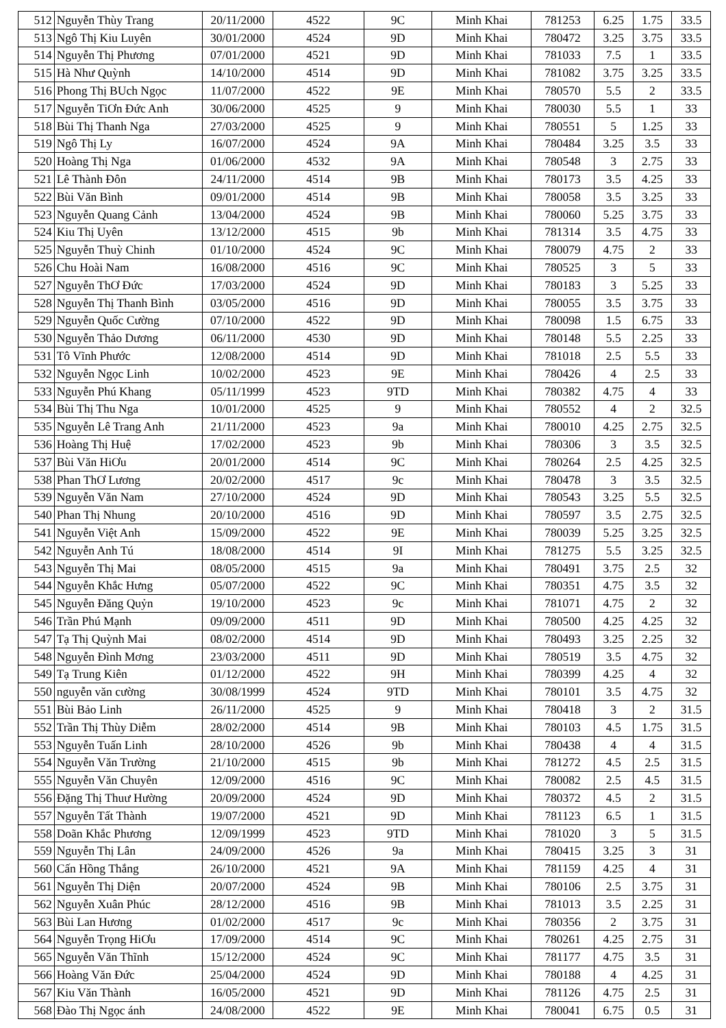| 512 | Nguyễn Thùy Trang | 20/11/2000 | 4522 | 9C | Minh Khai | 781253 | 6.25 | 1.75 | 33.5 |
| 513 | Ngô Thị Kiu Luyên | 30/01/2000 | 4524 | 9D | Minh Khai | 780472 | 3.25 | 3.75 | 33.5 |
| 514 | Nguyễn Thị Phương | 07/01/2000 | 4521 | 9D | Minh Khai | 781033 | 7.5 | 1 | 33.5 |
| 515 | Hà Như Quỳnh | 14/10/2000 | 4514 | 9D | Minh Khai | 781082 | 3.75 | 3.25 | 33.5 |
| 516 | Phong Thị BUch Ngọc | 11/07/2000 | 4522 | 9E | Minh Khai | 780570 | 5.5 | 2 | 33.5 |
| 517 | Nguyễn TiƠn Đức Anh | 30/06/2000 | 4525 | 9 | Minh Khai | 780030 | 5.5 | 1 | 33 |
| 518 | Bùi Thị Thanh Nga | 27/03/2000 | 4525 | 9 | Minh Khai | 780551 | 5 | 1.25 | 33 |
| 519 | Ngô Thị Ly | 16/07/2000 | 4524 | 9A | Minh Khai | 780484 | 3.25 | 3.5 | 33 |
| 520 | Hoàng Thị Nga | 01/06/2000 | 4532 | 9A | Minh Khai | 780548 | 3 | 2.75 | 33 |
| 521 | Lê Thành Đôn | 24/11/2000 | 4514 | 9B | Minh Khai | 780173 | 3.5 | 4.25 | 33 |
| 522 | Bùi Văn Bình | 09/01/2000 | 4514 | 9B | Minh Khai | 780058 | 3.5 | 3.25 | 33 |
| 523 | Nguyễn Quang Cảnh | 13/04/2000 | 4524 | 9B | Minh Khai | 780060 | 5.25 | 3.75 | 33 |
| 524 | Kiu Thị Uyên | 13/12/2000 | 4515 | 9b | Minh Khai | 781314 | 3.5 | 4.75 | 33 |
| 525 | Nguyễn Thuỳ Chinh | 01/10/2000 | 4524 | 9C | Minh Khai | 780079 | 4.75 | 2 | 33 |
| 526 | Chu Hoài Nam | 16/08/2000 | 4516 | 9C | Minh Khai | 780525 | 3 | 5 | 33 |
| 527 | Nguyễn ThƠ Đức | 17/03/2000 | 4524 | 9D | Minh Khai | 780183 | 3 | 5.25 | 33 |
| 528 | Nguyễn Thị Thanh Bình | 03/05/2000 | 4516 | 9D | Minh Khai | 780055 | 3.5 | 3.75 | 33 |
| 529 | Nguyễn Quốc Cường | 07/10/2000 | 4522 | 9D | Minh Khai | 780098 | 1.5 | 6.75 | 33 |
| 530 | Nguyễn Thảo Dương | 06/11/2000 | 4530 | 9D | Minh Khai | 780148 | 5.5 | 2.25 | 33 |
| 531 | Tô Vĩnh Phước | 12/08/2000 | 4514 | 9D | Minh Khai | 781018 | 2.5 | 5.5 | 33 |
| 532 | Nguyễn Ngọc Linh | 10/02/2000 | 4523 | 9E | Minh Khai | 780426 | 4 | 2.5 | 33 |
| 533 | Nguyễn Phú Khang | 05/11/1999 | 4523 | 9TD | Minh Khai | 780382 | 4.75 | 4 | 33 |
| 534 | Bùi Thị Thu Nga | 10/01/2000 | 4525 | 9 | Minh Khai | 780552 | 4 | 2 | 32.5 |
| 535 | Nguyễn Lê Trang Anh | 21/11/2000 | 4523 | 9a | Minh Khai | 780010 | 4.25 | 2.75 | 32.5 |
| 536 | Hoàng Thị Huệ | 17/02/2000 | 4523 | 9b | Minh Khai | 780306 | 3 | 3.5 | 32.5 |
| 537 | Bùi Văn HiƠu | 20/01/2000 | 4514 | 9C | Minh Khai | 780264 | 2.5 | 4.25 | 32.5 |
| 538 | Phan ThƠ Lương | 20/02/2000 | 4517 | 9c | Minh Khai | 780478 | 3 | 3.5 | 32.5 |
| 539 | Nguyễn Văn Nam | 27/10/2000 | 4524 | 9D | Minh Khai | 780543 | 3.25 | 5.5 | 32.5 |
| 540 | Phan Thị Nhung | 20/10/2000 | 4516 | 9D | Minh Khai | 780597 | 3.5 | 2.75 | 32.5 |
| 541 | Nguyễn Việt Anh | 15/09/2000 | 4522 | 9E | Minh Khai | 780039 | 5.25 | 3.25 | 32.5 |
| 542 | Nguyễn Anh Tú | 18/08/2000 | 4514 | 9I | Minh Khai | 781275 | 5.5 | 3.25 | 32.5 |
| 543 | Nguyễn Thị Mai | 08/05/2000 | 4515 | 9a | Minh Khai | 780491 | 3.75 | 2.5 | 32 |
| 544 | Nguyễn Khắc Hưng | 05/07/2000 | 4522 | 9C | Minh Khai | 780351 | 4.75 | 3.5 | 32 |
| 545 | Nguyễn Đăng Quỷn | 19/10/2000 | 4523 | 9c | Minh Khai | 781071 | 4.75 | 2 | 32 |
| 546 | Trần Phú Mạnh | 09/09/2000 | 4511 | 9D | Minh Khai | 780500 | 4.25 | 4.25 | 32 |
| 547 | Tạ Thị Quỳnh Mai | 08/02/2000 | 4514 | 9D | Minh Khai | 780493 | 3.25 | 2.25 | 32 |
| 548 | Nguyễn Đình Mơng | 23/03/2000 | 4511 | 9D | Minh Khai | 780519 | 3.5 | 4.75 | 32 |
| 549 | Tạ Trung Kiên | 01/12/2000 | 4522 | 9H | Minh Khai | 780399 | 4.25 | 4 | 32 |
| 550 | nguyễn văn cường | 30/08/1999 | 4524 | 9TD | Minh Khai | 780101 | 3.5 | 4.75 | 32 |
| 551 | Bùi Bảo Linh | 26/11/2000 | 4525 | 9 | Minh Khai | 780418 | 3 | 2 | 31.5 |
| 552 | Trần Thị Thùy Diễm | 28/02/2000 | 4514 | 9B | Minh Khai | 780103 | 4.5 | 1.75 | 31.5 |
| 553 | Nguyễn Tuấn Linh | 28/10/2000 | 4526 | 9b | Minh Khai | 780438 | 4 | 4 | 31.5 |
| 554 | Nguyễn Văn Trường | 21/10/2000 | 4515 | 9b | Minh Khai | 781272 | 4.5 | 2.5 | 31.5 |
| 555 | Nguyễn Văn Chuyên | 12/09/2000 | 4516 | 9C | Minh Khai | 780082 | 2.5 | 4.5 | 31.5 |
| 556 | Đặng Thị Thuư Hường | 20/09/2000 | 4524 | 9D | Minh Khai | 780372 | 4.5 | 2 | 31.5 |
| 557 | Nguyễn Tất Thành | 19/07/2000 | 4521 | 9D | Minh Khai | 781123 | 6.5 | 1 | 31.5 |
| 558 | Doãn Khắc Phương | 12/09/1999 | 4523 | 9TD | Minh Khai | 781020 | 3 | 5 | 31.5 |
| 559 | Nguyễn Thị Lân | 24/09/2000 | 4526 | 9a | Minh Khai | 780415 | 3.25 | 3 | 31 |
| 560 | Cấn Hồng Thắng | 26/10/2000 | 4521 | 9A | Minh Khai | 781159 | 4.25 | 4 | 31 |
| 561 | Nguyễn Thị Diện | 20/07/2000 | 4524 | 9B | Minh Khai | 780106 | 2.5 | 3.75 | 31 |
| 562 | Nguyễn Xuân Phúc | 28/12/2000 | 4516 | 9B | Minh Khai | 781013 | 3.5 | 2.25 | 31 |
| 563 | Bùi Lan Hương | 01/02/2000 | 4517 | 9c | Minh Khai | 780356 | 2 | 3.75 | 31 |
| 564 | Nguyễn Trọng HiƠu | 17/09/2000 | 4514 | 9C | Minh Khai | 780261 | 4.25 | 2.75 | 31 |
| 565 | Nguyễn Văn Thĩnh | 15/12/2000 | 4524 | 9C | Minh Khai | 781177 | 4.75 | 3.5 | 31 |
| 566 | Hoàng Văn Đức | 25/04/2000 | 4524 | 9D | Minh Khai | 780188 | 4 | 4.25 | 31 |
| 567 | Kiu Văn Thành | 16/05/2000 | 4521 | 9D | Minh Khai | 781126 | 4.75 | 2.5 | 31 |
| 568 | Đào Thị Ngọc ánh | 24/08/2000 | 4522 | 9E | Minh Khai | 780041 | 6.75 | 0.5 | 31 |